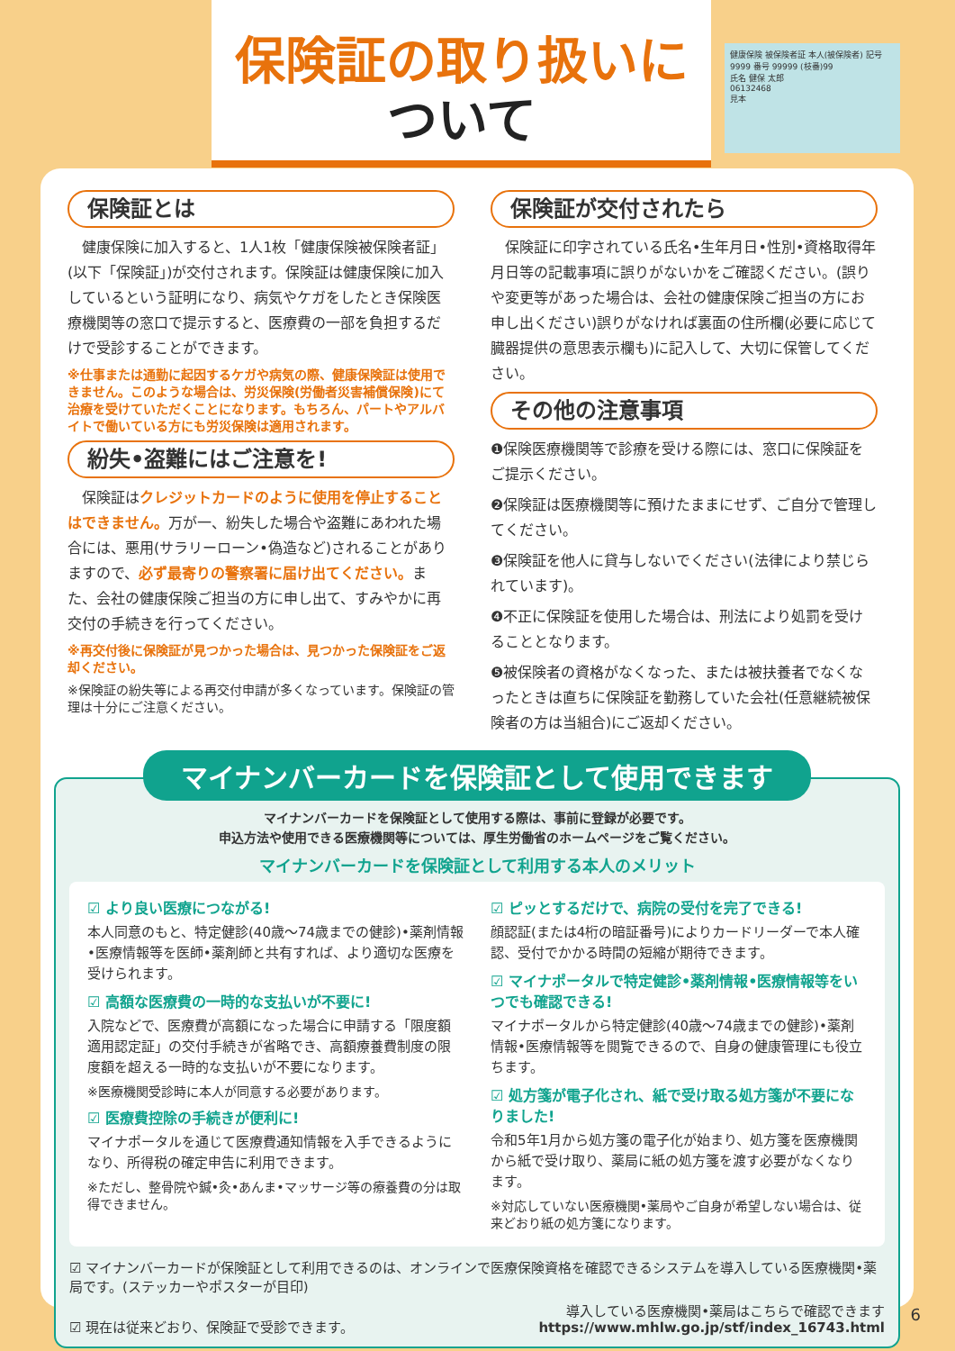保険証の取り扱いに
ついて
健康保険 被保険者証 本人(被保険者) 記号 9999 番号 99999 (枝番)99
氏名 健保 太郎
06132468
見本
保険証とは
　健康保険に加入すると、1人1枚「健康保険被保険者証」(以下「保険証」)が交付されます。保険証は健康保険に加入しているという証明になり、病気やケガをしたとき保険医療機関等の窓口で提示すると、医療費の一部を負担するだけで受診することができます。
※仕事または通勤に起因するケガや病気の際、健康保険証は使用できません。このような場合は、労災保険(労働者災害補償保険)にて治療を受けていただくことになります。もちろん、パートやアルバイトで働いている方にも労災保険は適用されます。
紛失•盗難にはご注意を!
　保険証はクレジットカードのように使用を停止することはできません。万が一、紛失した場合や盗難にあわれた場合には、悪用(サラリーローン•偽造など)されることがありますので、必ず最寄りの警察署に届け出てください。また、会社の健康保険ご担当の方に申し出て、すみやかに再交付の手続きを行ってください。
※再交付後に保険証が見つかった場合は、見つかった保険証をご返却ください。
※保険証の紛失等による再交付申請が多くなっています。保険証の管理は十分にご注意ください。
保険証が交付されたら
　保険証に印字されている氏名•生年月日•性別•資格取得年月日等の記載事項に誤りがないかをご確認ください。(誤りや変更等があった場合は、会社の健康保険ご担当の方にお申し出ください)誤りがなければ裏面の住所欄(必要に応じて臓器提供の意思表示欄も)に記入して、大切に保管してください。
その他の注意事項
❶保険医療機関等で診療を受ける際には、窓口に保険証をご提示ください。
❷保険証は医療機関等に預けたままにせず、ご自分で管理してください。
❸保険証を他人に貸与しないでください(法律により禁じられています)。
❹不正に保険証を使用した場合は、刑法により処罰を受けることとなります。
❺被保険者の資格がなくなった、または被扶養者でなくなったときは直ちに保険証を勤務していた会社(任意継続被保険者の方は当組合)にご返却ください。
マイナンバーカードを保険証として使用できます
マイナンバーカードを保険証として使用する際は、事前に登録が必要です。
申込方法や使用できる医療機関等については、厚生労働省のホームページをご覧ください。
マイナンバーカードを保険証として利用する本人のメリット
☑ より良い医療につながる!
本人同意のもと、特定健診(40歳～74歳までの健診)•薬剤情報•医療情報等を医師•薬剤師と共有すれば、より適切な医療を受けられます。
☑ 高額な医療費の一時的な支払いが不要に!
入院などで、医療費が高額になった場合に申請する「限度額適用認定証」の交付手続きが省略でき、高額療養費制度の限度額を超える一時的な支払いが不要になります。
※医療機関受診時に本人が同意する必要があります。
☑ 医療費控除の手続きが便利に!
マイナポータルを通じて医療費通知情報を入手できるようになり、所得税の確定申告に利用できます。
※ただし、整骨院や鍼•灸•あんま•マッサージ等の療養費の分は取得できません。
☑ ピッとするだけで、病院の受付を完了できる!
顔認証(または4桁の暗証番号)によりカードリーダーで本人確認、受付でかかる時間の短縮が期待できます。
☑ マイナポータルで特定健診•薬剤情報•医療情報等をいつでも確認できる!
マイナポータルから特定健診(40歳～74歳までの健診)•薬剤情報•医療情報等を閲覧できるので、自身の健康管理にも役立ちます。
☑ 処方箋が電子化され、紙で受け取る処方箋が不要になりました!
令和5年1月から処方箋の電子化が始まり、処方箋を医療機関から紙で受け取り、薬局に紙の処方箋を渡す必要がなくなります。
※対応していない医療機関•薬局やご自身が希望しない場合は、従来どおり紙の処方箋になります。
☑ マイナンバーカードが保険証として利用できるのは、オンラインで医療保険資格を確認できるシステムを導入している医療機関•薬局です。(ステッカーやポスターが目印)
☑ 現在は従来どおり、保険証で受診できます。 導入している医療機関•薬局はこちらで確認できます
https://www.mhlw.go.jp/stf/index_16743.html
6